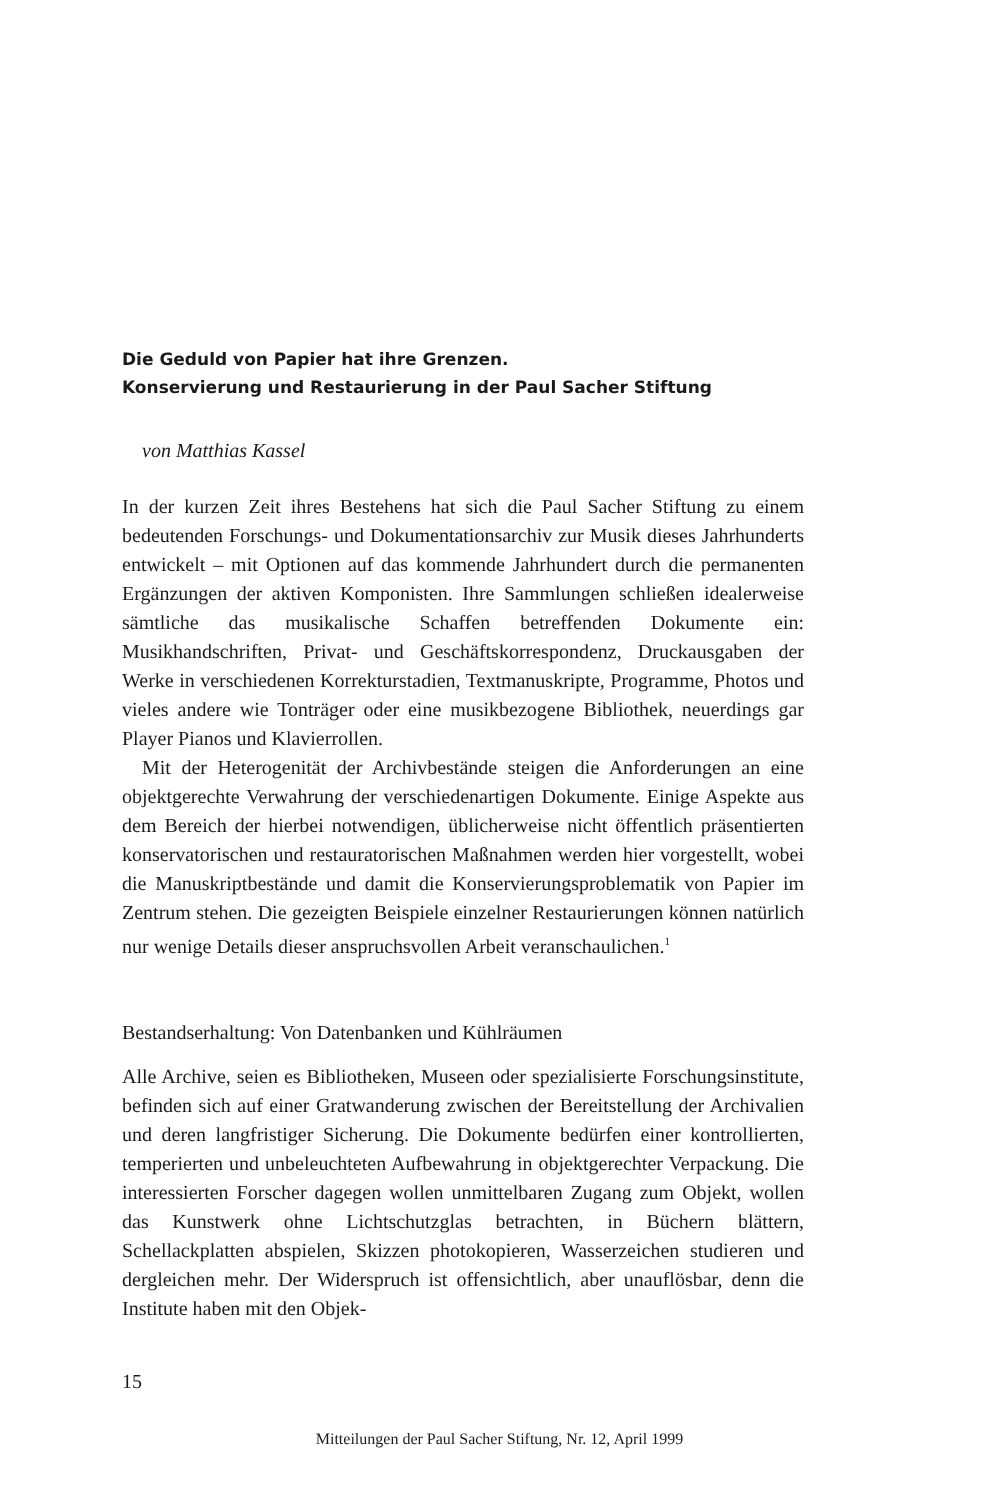Die Geduld von Papier hat ihre Grenzen.
Konservierung und Restaurierung in der Paul Sacher Stiftung
von Matthias Kassel
In der kurzen Zeit ihres Bestehens hat sich die Paul Sacher Stiftung zu einem bedeutenden Forschungs- und Dokumentationsarchiv zur Musik dieses Jahrhunderts entwickelt – mit Optionen auf das kommende Jahrhundert durch die permanenten Ergänzungen der aktiven Komponisten. Ihre Sammlungen schließen idealerweise sämtliche das musikalische Schaffen betreffenden Dokumente ein: Musikhandschriften, Privat- und Geschäftskorrespondenz, Druckausgaben der Werke in verschiedenen Korrekturstadien, Textmanuskripte, Programme, Photos und vieles andere wie Tonträger oder eine musikbezogene Bibliothek, neuerdings gar Player Pianos und Klavierrollen.
Mit der Heterogenität der Archivbestände steigen die Anforderungen an eine objektgerechte Verwahrung der verschiedenartigen Dokumente. Einige Aspekte aus dem Bereich der hierbei notwendigen, üblicherweise nicht öffentlich präsentierten konservatorischen und restauratorischen Maßnahmen werden hier vorgestellt, wobei die Manuskriptbestände und damit die Konservierungsproblematik von Papier im Zentrum stehen. Die gezeigten Beispiele einzelner Restaurierungen können natürlich nur wenige Details dieser anspruchsvollen Arbeit veranschaulichen.<sup>1</sup>
Bestandserhaltung: Von Datenbanken und Kühlräumen
Alle Archive, seien es Bibliotheken, Museen oder spezialisierte Forschungsinstitute, befinden sich auf einer Gratwanderung zwischen der Bereitstellung der Archivalien und deren langfristiger Sicherung. Die Dokumente bedürfen einer kontrollierten, temperierten und unbeleuchteten Aufbewahrung in objektgerechter Verpackung. Die interessierten Forscher dagegen wollen unmittelbaren Zugang zum Objekt, wollen das Kunstwerk ohne Lichtschutzglas betrachten, in Büchern blättern, Schellackplatten abspielen, Skizzen photokopieren, Wasserzeichen studieren und dergleichen mehr. Der Widerspruch ist offensichtlich, aber unauflösbar, denn die Institute haben mit den Objek-
15
Mitteilungen der Paul Sacher Stiftung, Nr. 12, April 1999